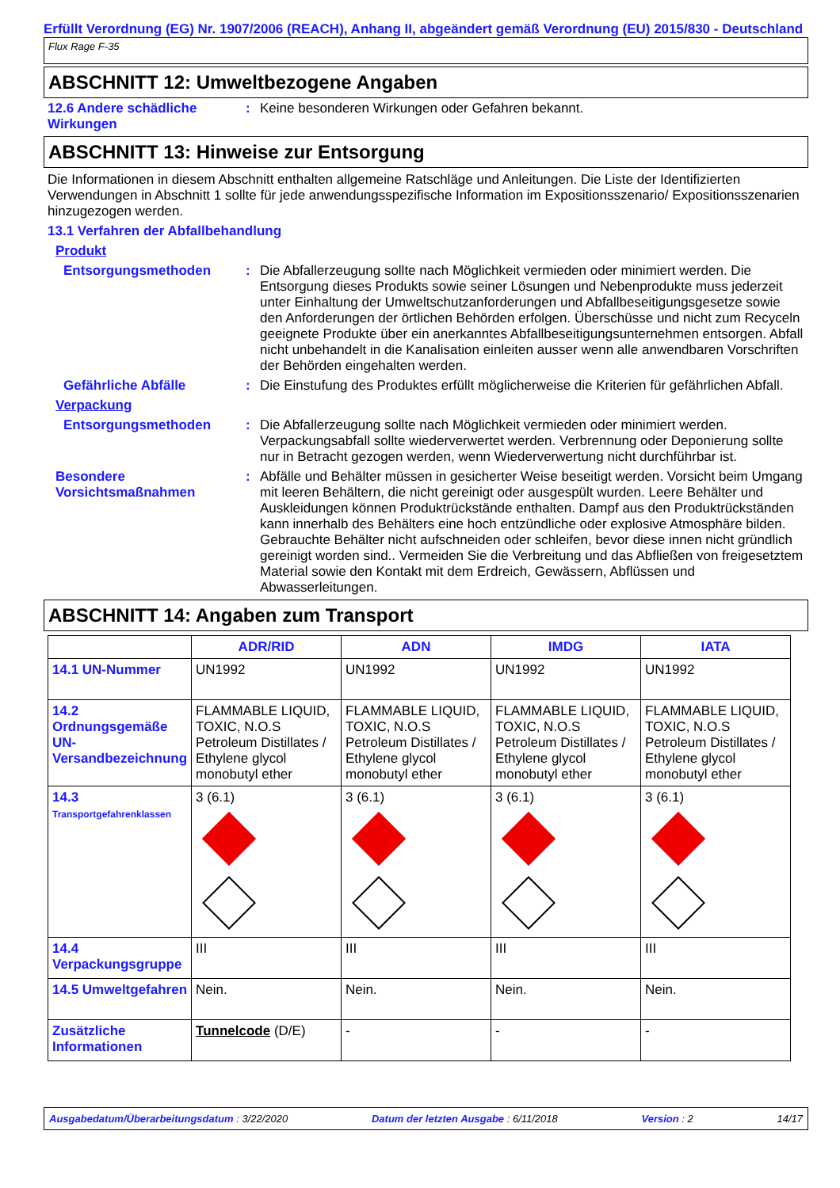Erfüllt Verordnung (EG) Nr. 1907/2006 (REACH), Anhang II, abgeändert gemäß Verordnung (EU) 2015/830 - Deutschland
Flux Rage F-35
ABSCHNITT 12: Umweltbezogene Angaben
12.6 Andere schädliche Wirkungen
: Keine besonderen Wirkungen oder Gefahren bekannt.
ABSCHNITT 13: Hinweise zur Entsorgung
Die Informationen in diesem Abschnitt enthalten allgemeine Ratschläge und Anleitungen. Die Liste der Identifizierten Verwendungen in Abschnitt 1 sollte für jede anwendungsspezifische Information im Expositionsszenario/ Expositionsszenarien hinzugezogen werden.
13.1 Verfahren der Abfallbehandlung
Produkt
Entsorgungsmethoden : Die Abfallerzeugung sollte nach Möglichkeit vermieden oder minimiert werden. Die Entsorgung dieses Produkts sowie seiner Lösungen und Nebenprodukte muss jederzeit unter Einhaltung der Umweltschutzanforderungen und Abfallbeseitigungsgesetze sowie den Anforderungen der örtlichen Behörden erfolgen. Überschüsse und nicht zum Recyceln geeignete Produkte über ein anerkanntes Abfallbeseitigungsunternehmen entsorgen. Abfall nicht unbehandelt in die Kanalisation einleiten ausser wenn alle anwendbaren Vorschriften der Behörden eingehalten werden.
Gefährliche Abfälle : Die Einstufung des Produktes erfüllt möglicherweise die Kriterien für gefährlichen Abfall.
Verpackung
Entsorgungsmethoden : Die Abfallerzeugung sollte nach Möglichkeit vermieden oder minimiert werden. Verpackungsabfall sollte wiederverwertet werden. Verbrennung oder Deponierung sollte nur in Betracht gezogen werden, wenn Wiederverwertung nicht durchführbar ist.
Besondere Vorsichtsmaßnahmen
: Abfälle und Behälter müssen in gesicherter Weise beseitigt werden. Vorsicht beim Umgang mit leeren Behältern, die nicht gereinigt oder ausgespült wurden. Leere Behälter und Auskleidungen können Produktrückstände enthalten. Dampf aus den Produktrückständen kann innerhalb des Behälters eine hoch entzündliche oder explosive Atmosphäre bilden. Gebrauchte Behälter nicht aufschneiden oder schleifen, bevor diese innen nicht gründlich gereinigt worden sind.. Vermeiden Sie die Verbreitung und das Abfließen von freigesetztem Material sowie den Kontakt mit dem Erdreich, Gewässern, Abflüssen und Abwasserleitungen.
ABSCHNITT 14: Angaben zum Transport
| | ADR/RID | ADN | IMDG | IATA |
| --- | --- | --- | --- | --- |
| 14.1 UN-Nummer | UN1992 | UN1992 | UN1992 | UN1992 |
| 14.2 Ordnungsgemäße UN-Versandbezeichnung | FLAMMABLE LIQUID, TOXIC, N.O.S Petroleum Distillates / Ethylene glycol monobutyl ether | FLAMMABLE LIQUID, TOXIC, N.O.S Petroleum Distillates / Ethylene glycol monobutyl ether | FLAMMABLE LIQUID, TOXIC, N.O.S Petroleum Distillates / Ethylene glycol monobutyl ether | FLAMMABLE LIQUID, TOXIC, N.O.S Petroleum Distillates / Ethylene glycol monobutyl ether |
| 14.3 Transportgefahrenklassen | 3 (6.1) | 3 (6.1) | 3 (6.1) | 3 (6.1) |
| 14.4 Verpackungsgruppe | III | III | III | III |
| 14.5 Umweltgefahren | Nein. | Nein. | Nein. | Nein. |
| Zusätzliche Informationen | Tunnelcode (D/E) | - | - | - |
Ausgabedatum/Überarbeitungsdatum : 3/22/2020 Datum der letzten Ausgabe : 6/11/2018 Version : 2 14/17